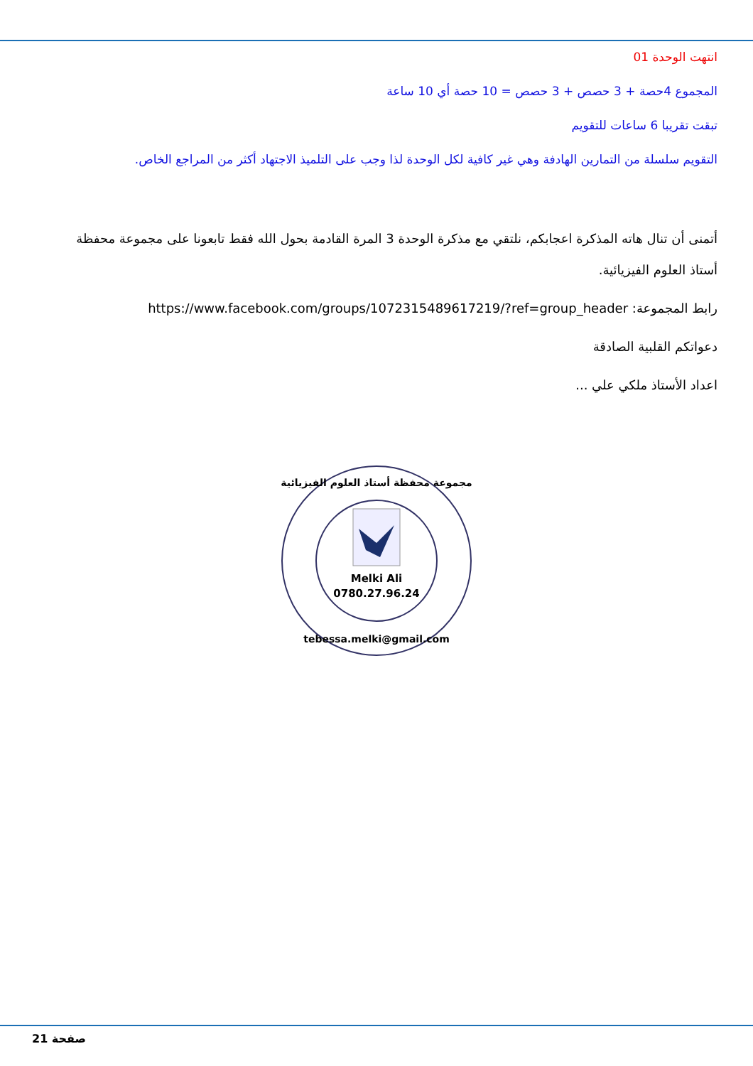انتهت الوحدة 01
المجموع 4حصة + 3 حصص + 3 حصص = 10 حصة أي 10 ساعة
تبقت تقريبا 6 ساعات للتقويم
التقويم سلسلة من التمارين الهادفة وهي غير كافية لكل الوحدة لذا وجب على التلميذ الاجتهاد أكثر من المراجع الخاص.
أتمنى أن تنال هاته المذكرة اعجابكم، نلتقي مع مذكرة الوحدة 3 المرة القادمة بحول الله فقط تابعونا على مجموعة محفظة أستاذ العلوم الفيزيائية.
رابط المجموعة: https://www.facebook.com/groups/1072315489617219/?ref=group_header
دعواتكم القلبية الصادقة
اعداد الأستاذ ملكي علي ...
مجموعة محفظة أستاذ العلوم الفيزيائية
Melki Ali
0780.27.96.24
tebessa.melki@gmail.com
صفحة 21